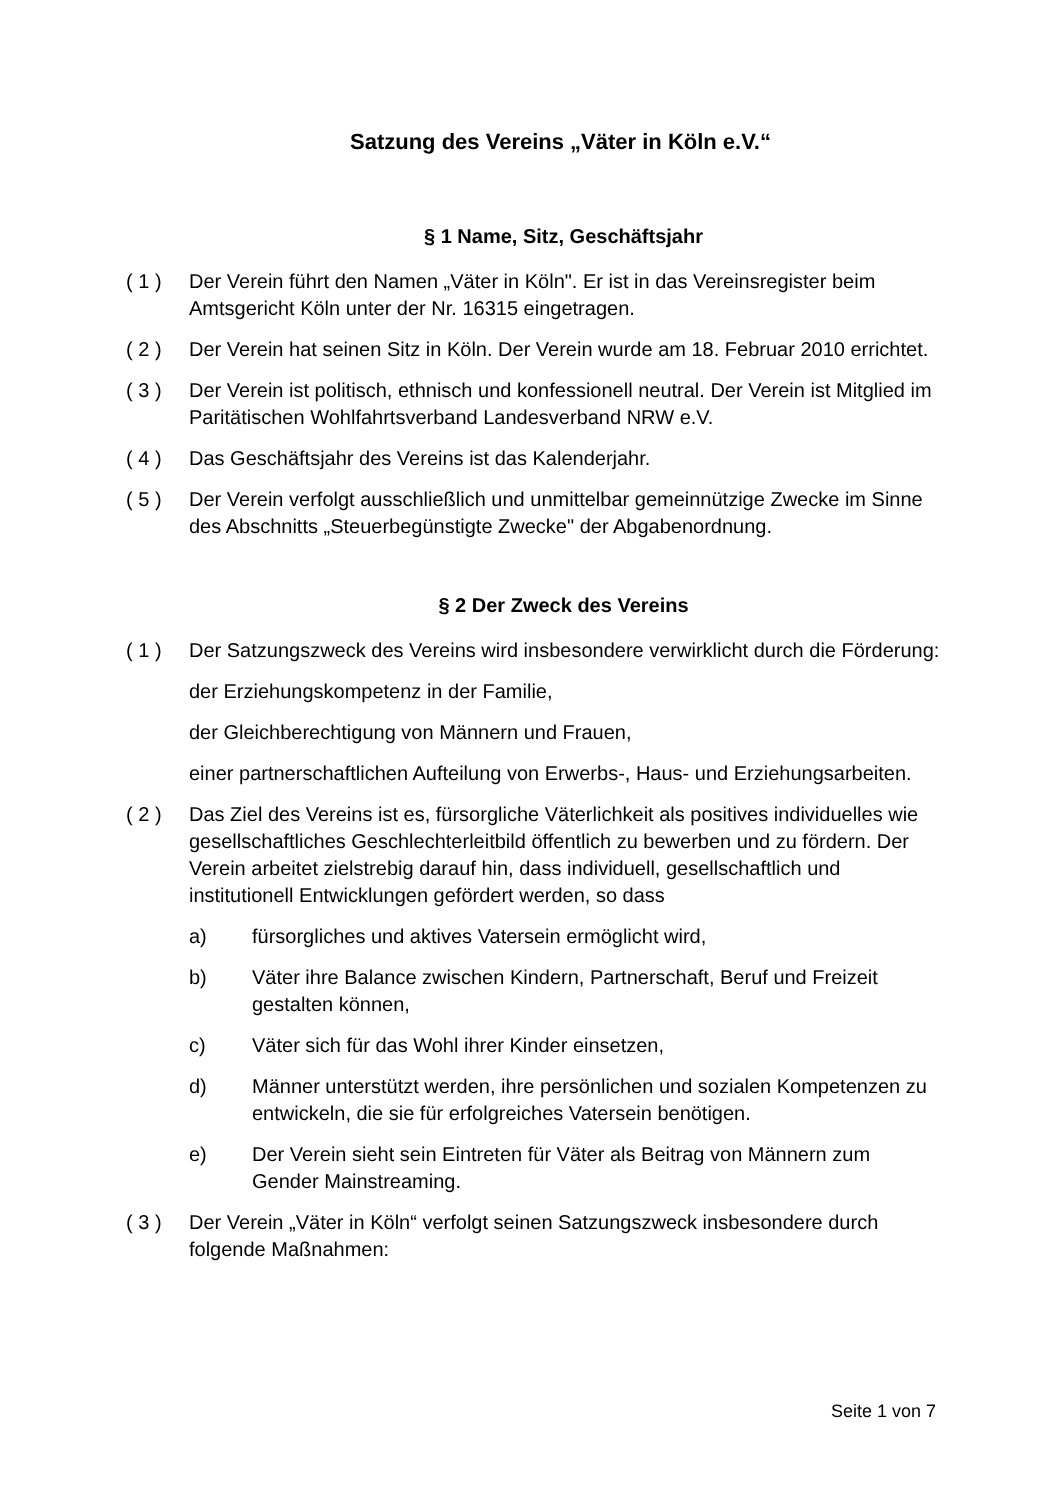Satzung des Vereins „Väter in Köln e.V.“
§ 1 Name, Sitz, Geschäftsjahr
( 1 ) Der Verein führt den Namen „Väter in Köln". Er ist in das Vereinsregister beim Amtsgericht Köln unter der Nr. 16315 eingetragen.
( 2 ) Der Verein hat seinen Sitz in Köln. Der Verein wurde am 18. Februar 2010 errichtet.
( 3 ) Der Verein ist politisch, ethnisch und konfessionell neutral. Der Verein ist Mitglied im Paritätischen Wohlfahrtsverband Landesverband NRW e.V.
( 4 ) Das Geschäftsjahr des Vereins ist das Kalenderjahr.
( 5 ) Der Verein verfolgt ausschließlich und unmittelbar gemeinnützige Zwecke im Sinne des Abschnitts „Steuerbegünstigte Zwecke" der Abgabenordnung.
§ 2 Der Zweck des Vereins
( 1 ) Der Satzungszweck des Vereins wird insbesondere verwirklicht durch die Förderung:
der Erziehungskompetenz in der Familie,
der Gleichberechtigung von Männern und Frauen,
einer partnerschaftlichen Aufteilung von Erwerbs-, Haus- und Erziehungsarbeiten.
( 2 ) Das Ziel des Vereins ist es, fürsorgliche Väterlichkeit als positives individuelles wie gesellschaftliches Geschlechterleitbild öffentlich zu bewerben und zu fördern. Der Verein arbeitet zielstrebig darauf hin, dass individuell, gesellschaftlich und institutionell Entwicklungen gefördert werden, so dass
a) fürsorgliches und aktives Vatersein ermöglicht wird,
b) Väter ihre Balance zwischen Kindern, Partnerschaft, Beruf und Freizeit gestalten können,
c) Väter sich für das Wohl ihrer Kinder einsetzen,
d) Männer unterstützt werden, ihre persönlichen und sozialen Kompetenzen zu entwickeln, die sie für erfolgreiches Vatersein benötigen.
e) Der Verein sieht sein Eintreten für Väter als Beitrag von Männern zum Gender Mainstreaming.
( 3 ) Der Verein „Väter in Köln“ verfolgt seinen Satzungszweck insbesondere durch folgende Maßnahmen:
Seite 1 von 7